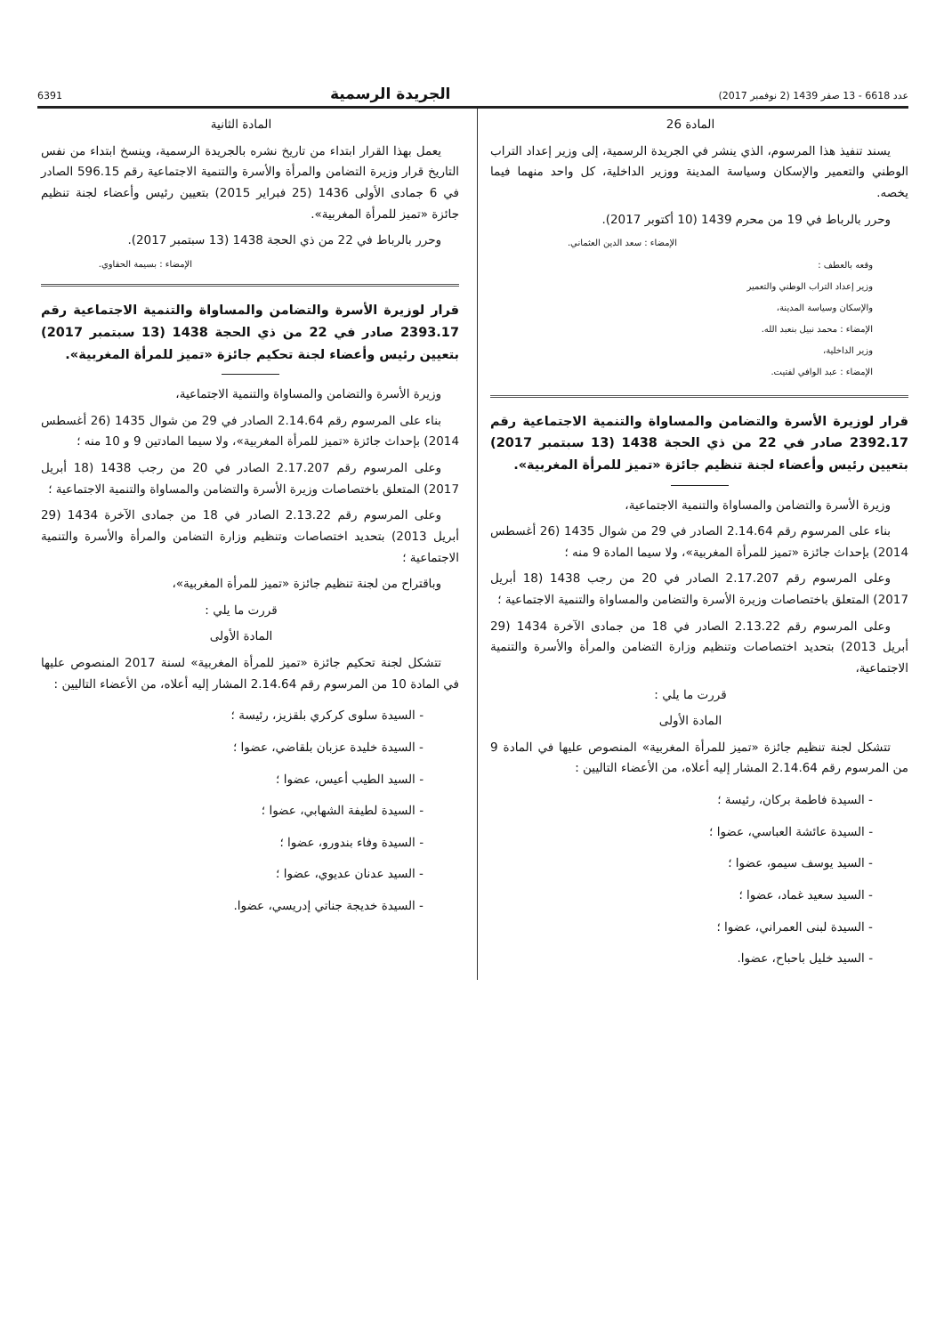عدد 6618 - 13 صفر 1439 (2 نوفمبر 2017) الجريدة الرسمية 6391
المادة 26
يسند تنفيذ هذا المرسوم، الذي ينشر في الجريدة الرسمية، إلى وزير إعداد التراب الوطني والتعمير والإسكان وسياسة المدينة ووزير الداخلية، كل واحد منهما فيما يخصه.
وحرر بالرباط في 19 من محرم 1439 (10 أكتوبر 2017).
الإمضاء : سعد الدين العثماني.
وقعه بالعطف :
وزير إعداد التراب الوطني والتعمير
والإسكان وسياسة المدينة،
الإمضاء : محمد نبيل بنعبد الله.
وزير الداخلية،
الإمضاء : عبد الوافي لفتيت.
قرار لوزيرة الأسرة والتضامن والمساواة والتنمية الاجتماعية رقم 2392.17 صادر في 22 من ذي الحجة 1438 (13 سبتمبر 2017) بتعيين رئيس وأعضاء لجنة تنظيم جائزة «تميز للمرأة المغربية».
وزيرة الأسرة والتضامن والمساواة والتنمية الاجتماعية،
بناء على المرسوم رقم 2.14.64 الصادر في 29 من شوال 1435 (26 أغسطس 2014) بإحداث جائزة «تميز للمرأة المغربية»، ولا سيما المادة 9 منه ؛
وعلى المرسوم رقم 2.17.207 الصادر في 20 من رجب 1438 (18 أبريل 2017) المتعلق باختصاصات وزيرة الأسرة والتضامن والمساواة والتنمية الاجتماعية ؛
وعلى المرسوم رقم 2.13.22 الصادر في 18 من جمادى الآخرة 1434 (29 أبريل 2013) بتحديد اختصاصات وتنظيم وزارة التضامن والمرأة والأسرة والتنمية الاجتماعية،
قررت ما يلي :
المادة الأولى
تتشكل لجنة تنظيم جائزة «تميز للمرأة المغربية» المنصوص عليها في المادة 9 من المرسوم رقم 2.14.64 المشار إليه أعلاه، من الأعضاء التاليين :
- السيدة فاطمة بركان، رئيسة ؛
- السيدة عائشة العباسي، عضوا ؛
- السيد يوسف سيمو، عضوا ؛
- السيد سعيد غماد، عضوا ؛
- السيدة لبنى العمراني، عضوا ؛
- السيد خليل باحباح، عضوا.
المادة الثانية
يعمل بهذا القرار ابتداء من تاريخ نشره بالجريدة الرسمية، وينسخ ابتداء من نفس التاريخ قرار وزيرة التضامن والمرأة والأسرة والتنمية الاجتماعية رقم 596.15 الصادر في 6 جمادى الأولى 1436 (25 فبراير 2015) بتعيين رئيس وأعضاء لجنة تنظيم جائزة «تميز للمرأة المغربية».
وحرر بالرباط في 22 من ذي الحجة 1438 (13 سبتمبر 2017).
الإمضاء : بسيمة الحقاوي.
قرار لوزيرة الأسرة والتضامن والمساواة والتنمية الاجتماعية رقم 2393.17 صادر في 22 من ذي الحجة 1438 (13 سبتمبر 2017) بتعيين رئيس وأعضاء لجنة تحكيم جائزة «تميز للمرأة المغربية».
وزيرة الأسرة والتضامن والمساواة والتنمية الاجتماعية،
بناء على المرسوم رقم 2.14.64 الصادر في 29 من شوال 1435 (26 أغسطس 2014) بإحداث جائزة «تميز للمرأة المغربية»، ولا سيما المادتين 9 و 10 منه ؛
وعلى المرسوم رقم 2.17.207 الصادر في 20 من رجب 1438 (18 أبريل 2017) المتعلق باختصاصات وزيرة الأسرة والتضامن والمساواة والتنمية الاجتماعية ؛
وعلى المرسوم رقم 2.13.22 الصادر في 18 من جمادى الآخرة 1434 (29 أبريل 2013) بتحديد اختصاصات وتنظيم وزارة التضامن والمرأة والأسرة والتنمية الاجتماعية ؛
وباقتراح من لجنة تنظيم جائزة «تميز للمرأة المغربية»،
قررت ما يلي :
المادة الأولى
تتشكل لجنة تحكيم جائزة «تميز للمرأة المغربية» لسنة 2017 المنصوص عليها في المادة 10 من المرسوم رقم 2.14.64 المشار إليه أعلاه، من الأعضاء التاليين :
- السيدة سلوى كركري بلقزيز، رئيسة ؛
- السيدة خليدة عزبان بلقاضي، عضوا ؛
- السيد الطيب أعيس، عضوا ؛
- السيدة لطيفة الشهابي، عضوا ؛
- السيدة وفاء بندورو، عضوا ؛
- السيد عدنان عديوي، عضوا ؛
- السيدة خديجة جناتي إدريسي، عضوا.